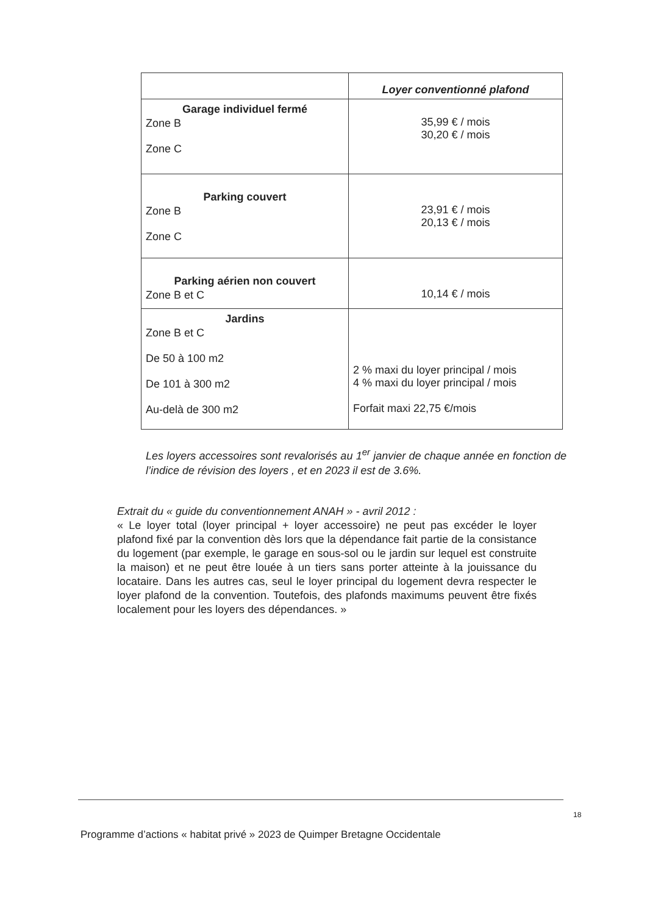| | Loyer conventionné plafond |
| --- | --- |
| Garage individuel fermé Zone B Zone C | 35,99 € / mois 30,20 € / mois |
| Parking couvert Zone B Zone C | 23,91 € / mois 20,13 € / mois |
| Parking aérien non couvert Zone B et C | 10,14 € / mois |
| Jardins Zone B et C De 50 à 100 m2 De 101 à 300 m2 Au-delà de 300 m2 | 2 % maxi du loyer principal / mois 4 % maxi du loyer principal / mois Forfait maxi 22,75 €/mois |
Les loyers accessoires sont revalorisés au 1<sup>er</sup> janvier de chaque année en fonction de l’indice de révision des loyers , et en 2023 il est de 3.6%.
Extrait du « guide du conventionnement ANAH » - avril 2012 :
« Le loyer total (loyer principal + loyer accessoire) ne peut pas excéder le loyer plafond fixé par la convention dès lors que la dépendance fait partie de la consistance du logement (par exemple, le garage en sous-sol ou le jardin sur lequel est construite la maison) et ne peut être louée à un tiers sans porter atteinte à la jouissance du locataire. Dans les autres cas, seul le loyer principal du logement devra respecter le loyer plafond de la convention. Toutefois, des plafonds maximums peuvent être fixés localement pour les loyers des dépendances. »
18
Programme d’actions « habitat privé » 2023 de Quimper Bretagne Occidentale